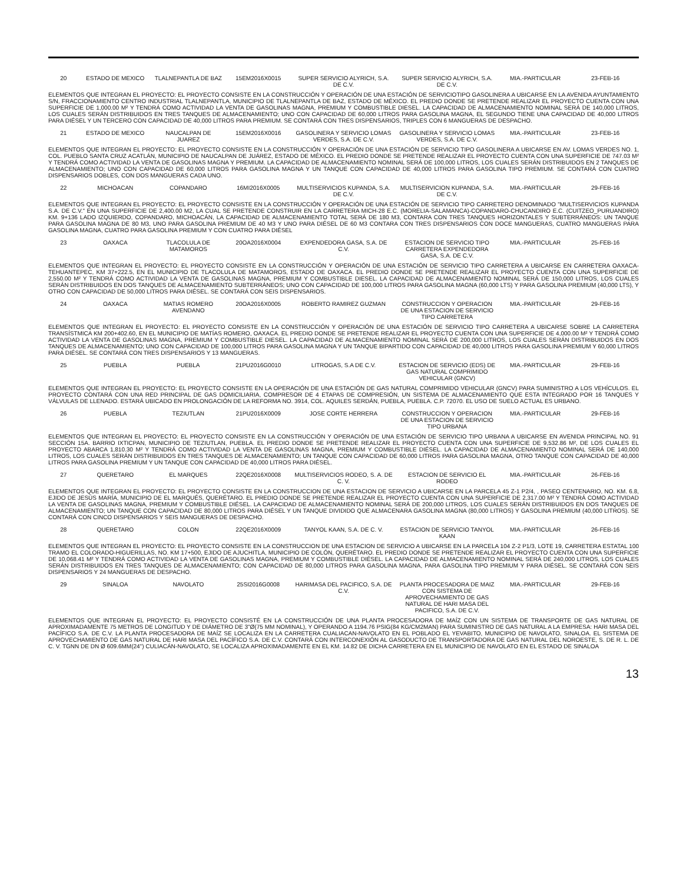| 20 | ESTADO DE MEXICO | TLALNEPANTLA DE BAZ | 15EM2016X0015 | SUPER SERVICIO ALYRICH, S.A. DE C.V. | SUPER SERVICIO ALYRICH, S.A. DE C.V. | MIA.-PARTICULAR | 23-FEB-16 |
| ELEMENTOS QUE INTEGRAN EL PROYECTO: EL PROYECTO CONSISTE EN LA CONSTRUCCIÓN Y OPERACIÓN DE UNA ESTACIÓN DE SERVICIOTIPO GASOLINERA A UBICARSE EN LA AVENIDA AYUNTAMIENTO S/N, FRACCIONAMIENTO CENTRO INDUSTRIAL TLALNEPANTLA, MUNICIPIO DE TLALNEPANTLA DE BAZ, ESTADO DE MÉXICO. EL PREDIO DONDE SE PRETENDE REALIZAR EL PROYECTO CUENTA CON UNA SUPERFICIE DE 1,000.00 M² Y TENDRÁ COMO ACTIVIDAD LA VENTA DE GASOLINAS MAGNA, PREMIUM Y COMBUSTIBLE DIESEL. LA CAPACIDAD DE ALMACENAMIENTO NOMINAL SERÁ DE 140,000 LITROS, LOS CUALES SERÁN DISTRIBUIDOS EN TRES TANQUES DE ALMACENAMIENTO; UNO CON CAPACIDAD DE 60,000 LITROS PARA GASOLINA MAGNA, EL SEGUNDO TIENE UNA CAPACIDAD DE 40,000 LITROS PARA DIÉSEL Y UN TERCERO CON CAPACIDAD DE 40,000 LITROS PARA PREMIUM. SE CONTARÁ CON TRES DISPENSARIOS, TRIPLES CON 6 MANGUERAS DE DESPACHO. | | | | | | | |
| 21 | ESTADO DE MEXICO | NAUCALPAN DE JUAREZ | 15EM2016X0016 | GASOLINERA Y SERVICIO LOMAS VERDES, S.A. DE C.V. | GASOLINERA Y SERVICIO LOMAS VERDES, S.A. DE C.V. | MIA.-PARTICULAR | 23-FEB-16 |
| ELEMENTOS QUE INTEGRAN EL PROYECTO: EL PROYECTO CONSISTE EN LA CONSTRUCCIÓN Y OPERACIÓN DE UNA ESTACIÓN DE SERVICIO TIPO GASOLINERA A UBICARSE EN AV. LOMAS VERDES NO. 1, COL. PUEBLO SANTA CRUZ ACATLÁN, MUNICIPIO DE NAUCALPAN DE JUÁREZ, ESTADO DE MÉXICO. EL PREDIO DONDE SE PRETENDE REALIZAR EL PROYECTO CUENTA CON UNA SUPERFICIE DE 747.03 M² Y TENDRÁ COMO ACTIVIDAD LA VENTA DE GASOLINAS MAGNA Y PREMIUM. LA CAPACIDAD DE ALMACENAMIENTO NOMINAL SERÁ DE 100,000 LITROS, LOS CUALES SERÁN DISTRIBUIDOS EN 2 TANQUES DE ALMACENAMIENTO; UNO CON CAPACIDAD DE 60,000 LITROS PARA GASOLINA MAGNA Y UN TANQUE CON CAPACIDAD DE 40,000 LITROS PARA GASOLINA TIPO PREMIUM. SE CONTARÁ CON CUATRO DISPENSARIOS DOBLES, CON DOS MANGUERAS CADA UNO. | | | | | | | |
| 22 | MICHOACAN | COPANDARO | 16MI2016X0005 | MULTISERVICIOS KUPANDA, S.A. DE C.V. | MULTISERVICION KUPANDA, S.A. DE C.V. | MIA.-PARTICULAR | 29-FEB-16 |
| ELEMENTOS QUE INTEGRAN EL PROYECTO: EL PROYECTO CONSISTE EN LA CONSTRUCCIÓN Y OPERACIÓN DE UNA ESTACIÓN DE SERVICIO TIPO CARRETERO DENOMINADO "MULTISERVICIOS KUPANDA S.A. DE C.V." EN UNA SUPERFICIE DE 2,400.00 M2, LA CUAL SE PRETENDE CONSTRUIR EN LA CARRETERA MICH-28 E.C. (MORELIA-SALAMANCA)-COPANDARO-CHUCANDIRO E.C. (CUITZEO_PURUANDIRO) KM. 9+136 LADO IZQUIERDO, COPANDARO, MICHOACÁN, LA CAPACIDAD DE ALMACENAMIENTO TOTAL SERÁ DE 180 M3, CONTARA CON TRES TANQUES HORIZONTALES Y SUBTERRÁNEOS: UN TANQUE PARA GASOLINA MAGNA DE 80 M3, UNO PARA GASOLINA PREMIUM DE 40 M3 Y UNO PARA DIÉSEL DE 60 M3 CONTARA CON TRES DISPENSARIOS CON DOCE MANGUERAS, CUATRO MANGUERAS PARA GASOLINA MAGNA, CUATRO PARA GASOLINA PREMIUM Y CON CUATRO PARA DIÉSEL | | | | | | | |
| 23 | OAXACA | TLACOLULA DE MATAMOROS | 20OA2016X0004 | EXPENDEDORA GASA, S.A. DE C.V. | ESTACION DE SERVICIO TIPO CARRETERA EXPENDEDORA GASA, S.A. DE C.V. | MIA.-PARTICULAR | 25-FEB-16 |
| ELEMENTOS QUE INTEGRAN EL PROYECTO: EL PROYECTO CONSISTE EN LA CONSTRUCCIÓN Y OPERACIÓN DE UNA ESTACIÓN DE SERVICIO TIPO CARRETERA A UBICARSE EN CARRETERA OAXACA-TEHUANTEPEC, KM 37+222.5, EN EL MUNICIPIO DE TLACOLULA DE MATAMOROS, ESTADO DE OAXACA. EL PREDIO DONDE SE PRETENDE REALIZAR EL PROYECTO CUENTA CON UNA SUPERFICIE DE 2,550.00 M² Y TENDRÁ COMO ACTIVIDAD LA VENTA DE GASOLINAS MAGNA, PREMIUM Y COMBUSTIBLE DIESEL. LA CAPACIDAD DE ALMACENAMIENTO NOMINAL SERÁ DE 150,000 LITROS, LOS CUALES SERÁN DISTRIBUIDOS EN DOS TANQUES DE ALMACENAMIENTO SUBTERRÁNEOS; UNO CON CAPACIDAD DE 100,000 LITROS PARA GASOLINA MAGNA (60,000 LTS) Y PARA GASOLINA PREMIUM (40,000 LTS), Y OTRO CON CAPACIDAD DE 50,000 LITROS PARA DIÉSEL. SE CONTARÁ CON SEIS DISPENSARIOS. | | | | | | | |
| 24 | OAXACA | MATIAS ROMERO AVENDANO | 20OA2016X0005 | ROBERTO RAMIREZ GUZMAN | CONSTRUCCION Y OPERACION DE UNA ESTACION DE SERVICIO TIPO CARRETERA | MIA.-PARTICULAR | 29-FEB-16 |
| ELEMENTOS QUE INTEGRAN EL PROYECTO: EL PROYECTO CONSISTE EN LA CONSTRUCCIÓN Y OPERACIÓN DE UNA ESTACIÓN DE SERVICIO TIPO CARRETERA A UBICARSE SOBRE LA CARRETERA TRANSÍSTMICA KM 200+402.60, EN EL MUNICIPIO DE MATÍAS ROMERO, OAXACA. EL PREDIO DONDE SE PRETENDE REALIZAR EL PROYECTO CUENTA CON UNA SUPERFICIE DE 4,000.00 M² Y TENDRÁ COMO ACTIVIDAD LA VENTA DE GASOLINAS MAGNA, PREMIUM Y COMBUSTIBLE DIESEL. LA CAPACIDAD DE ALMACENAMIENTO NOMINAL SERÁ DE 200,000 LITROS, LOS CUALES SERÁN DISTRIBUIDOS EN DOS TANQUES DE ALMACENAMIENTO; UNO CON CAPACIDAD DE 100,000 LITROS PARA GASOLINA MAGNA Y UN TANQUE BIPARTIDO CON CAPACIDAD DE 40,000 LITROS PARA GASOLINA PREMIUM Y 60,000 LITROS PARA DIÉSEL. SE CONTARÁ CON TRES DISPENSARIOS Y 13 MANGUERAS. | | | | | | | |
| 25 | PUEBLA | PUEBLA | 21PU2016G0010 | LITROGAS, S.A DE C.V. | ESTACION DE SERVICIO (EDS) DE GAS NATURAL COMPRIMIDO VEHICULAR (GNCV) | MIA.-PARTICULAR | 29-FEB-16 |
| ELEMENTOS QUE INTEGRAN EL PROYECTO: EL PROYECTO CONSISTE EN LA OPERACIÓN DE UNA ESTACIÓN DE GAS NATURAL COMPRIMIDO VEHICULAR (GNCV) PARA SUMINISTRO A LOS VEHÍCULOS. EL PROYECTO CONTARÁ CON UNA RED PRINCIPAL DE GAS DOMICILIARIA, COMPRESOR DE 4 ETAPAS DE COMPRESIÓN, UN SISTEMA DE ALMACENAMIENTO QUE ESTA INTEGRADO POR 16 TANQUES Y VÁLVULAS DE LLENADO. ESTARÁ UBICADO EN PROLONGACIÓN DE LA REFORMA NO. 3914, COL. AQUILES SERDÁN, PUEBLA, PUEBLA. C.P. 72070. EL USO DE SUELO ACTUAL ES URBANO. | | | | | | | |
| 26 | PUEBLA | TEZIUTLAN | 21PU2016X0009 | JOSE CORTE HERRERA | CONSTRUCCION Y OPERACION DE UNA ESTACION DE SERVICIO TIPO URBANA | MIA.-PARTICULAR | 29-FEB-16 |
| ELEMENTOS QUE INTEGRAN EL PROYECTO: EL PROYECTO CONSISTE EN LA CONSTRUCCIÓN Y OPERACIÓN DE UNA ESTACIÓN DE SERVICIO TIPO URBANA A UBICARSE EN AVENIDA PRINCIPAL NO. 91 SECCIÓN 15A. BARRIO IXTICPAN, MUNICIPIO DE TEZIUTLAN, PUEBLA. EL PREDIO DONDE SE PRETENDE REALIZAR EL PROYECTO CUENTA CON UNA SUPERFICIE DE 9,532.86 M², DE LOS CUALES EL PROYECTO ABARCA 1,810.30 M² Y TENDRÁ COMO ACTIVIDAD LA VENTA DE GASOLINAS MAGNA, PREMIUM Y COMBUSTIBLE DIÉSEL. LA CAPACIDAD DE ALMACENAMIENTO NOMINAL SERÁ DE 140,000 LITROS, LOS CUALES SERÁN DISTRIBUIDOS EN TRES TANQUES DE ALMACENAMIENTO; UN TANQUE CON CAPACIDAD DE 60,000 LITROS PARA GASOLINA MAGNA, OTRO TANQUE CON CAPACIDAD DE 40,000 LITROS PARA GASOLINA PREMIUM Y UN TANQUE CON CAPACIDAD DE 40,000 LITROS PARA DIÉSEL. | | | | | | | |
| 27 | QUERETARO | EL MARQUES | 22QE2016X0008 | MULTISERVICIOS RODEO, S. A. DE C. V. | ESTACION DE SERVICIO EL RODEO | MIA.-PARTICULAR | 26-FEB-16 |
| ELEMENTOS QUE INTEGRAN EL PROYECTO: EL PROYECTO CONSISTE EN LA CONSTRUCCION DE UNA ESTACION DE SERVICIO A UBICARSE EN LA PARCELA 45 Z-1 P2/4, , PASEO CENTENARIO, NO. KM. 6.8, EJIDO DE JESÚS MARÍA, MUNICIPIO DE EL MARQUÉS, QUERÉTARO. EL PREDIO DONDE SE PRETENDE REALIZAR EL PROYECTO CUENTA CON UNA SUPERFICIE DE 2,317.00 M² Y TENDRÁ COMO ACTIVIDAD LA VENTA DE GASOLINAS MAGNA, PREMIUM Y COMBUSTIBLE DIÉSEL. LA CAPACIDAD DE ALMACENAMIENTO NOMINAL SERÁ DE 200,000 LITROS, LOS CUALES SERÁN DISTRIBUIDOS EN DOS TANQUES DE ALMACENAMIENTO; UN TANQUE CON CAPACIDAD DE 80,000 LITROS PARA DIÉSEL Y UN TANQUE DIVIDIDO QUE ALMACENARA GASOLINA MAGNA (80,000 LITROS) Y GASOLINA PREMIUM (40,000 LITROS). SE CONTARÁ CON CINCO DISPENSARIOS Y SEIS MANGUERAS DE DESPACHO. | | | | | | | |
| 28 | QUERETARO | COLON | 22QE2016X0009 | TANYOL KAAN, S.A. DE C. V. | ESTACION DE SERVICIO TANYOL KAAN | MIA.-PARTICULAR | 26-FEB-16 |
| ELEMENTOS QUE INTEGRAN EL PROYECTO: EL PROYECTO CONSISTE EN LA CONSTRUCCION DE UNA ESTACION DE SERVICIO A UBICARSE EN LA PARCELA 104 Z-2 P1/3, LOTE 19, CARRETERA ESTATAL 100 TRAMO EL COLORADO-HIGUERILLAS, NO. KM 17+500, EJIDO DE AJUCHITLA, MUNICIPIO DE COLÓN, QUERÉTARO. EL PREDIO DONDE SE PRETENDE REALIZAR EL PROYECTO CUENTA CON UNA SUPERFICIE DE 10,068.41 M² Y TENDRÁ COMO ACTIVIDAD LA VENTA DE GASOLINAS MAGNA, PREMIUM Y COMBUSTIBLE DIÉSEL. LA CAPACIDAD DE ALMACENAMIENTO NOMINAL SERÁ DE 240,000 LITROS, LOS CUALES SERÁN DISTRIBUIDOS EN TRES TANQUES DE ALMACENAMIENTO; CON CAPACIDAD DE 80,000 LITROS PARA GASOLINA MAGNA, PARA GASOLINA TIPO PREMIUM Y PARA DIÉSEL. SE CONTARÁ CON SEIS DISPENSARIOS Y 24 MANGUERAS DE DESPACHO. | | | | | | | |
| 29 | SINALOA | NAVOLATO | 25SI2016G0008 | HARIMASA DEL PACIFICO, S.A. DE C.V. | PLANTA PROCESADORA DE MAIZ CON SISTEMA DE APROVECHAMIENTO DE GAS NATURAL DE HARI MASA DEL PACIFICO, S.A. DE C.V. | MIA.-PARTICULAR | 29-FEB-16 |
| ELEMENTOS QUE INTEGRAN EL PROYECTO: EL PROYECTO CONSISTÉ EN LA CONSTRUCCIÓN DE UNA PLANTA PROCESADORA DE MAÍZ CON UN SISTEMA DE TRANSPORTE DE GAS NATURAL DE APROXIMADAMENTE 75 METROS DE LONGITUD Y DE DIÁMETRO DE 3"Ø(75 MM NOMINAL), Y OPERANDO A 1194.76 PSIG(84 KG/CM2MAN) PARA SUMINISTRO DE GAS NATURAL A LA EMPRESA: HARI MASA DEL PACÍFICO S.A. DE C.V. LA PLANTA PROCESADORA DE MAÍZ SE LOCALIZA EN LA CARRETERA CUALIACAN-NAVOLATO EN EL POBLADO EL YEVABITO, MUNICIPIO DE NAVOLATO, SINALOA. EL SISTEMA DE APROVECHAMIENTO DE GAS NATURAL DE HARI MASA DEL PACÍFICO S.A. DE C.V. CONTARÁ CON INTERCONEXIÓN AL GASODUCTO DE TRANSPORTADORA DE GAS NATURAL DEL NOROESTE, S. DE R. L. DE C. V. TGNN DE DN Ø 609.6MM(24") CULIACÁN-NAVOLATO, SE LOCALIZA APROXIMADAMENTE EN EL KM. 14.82 DE DICHA CARRETERA EN EL MUNICIPIO DE NAVOLATO EN EL ESTADO DE SINALOA | | | | | | | |
13